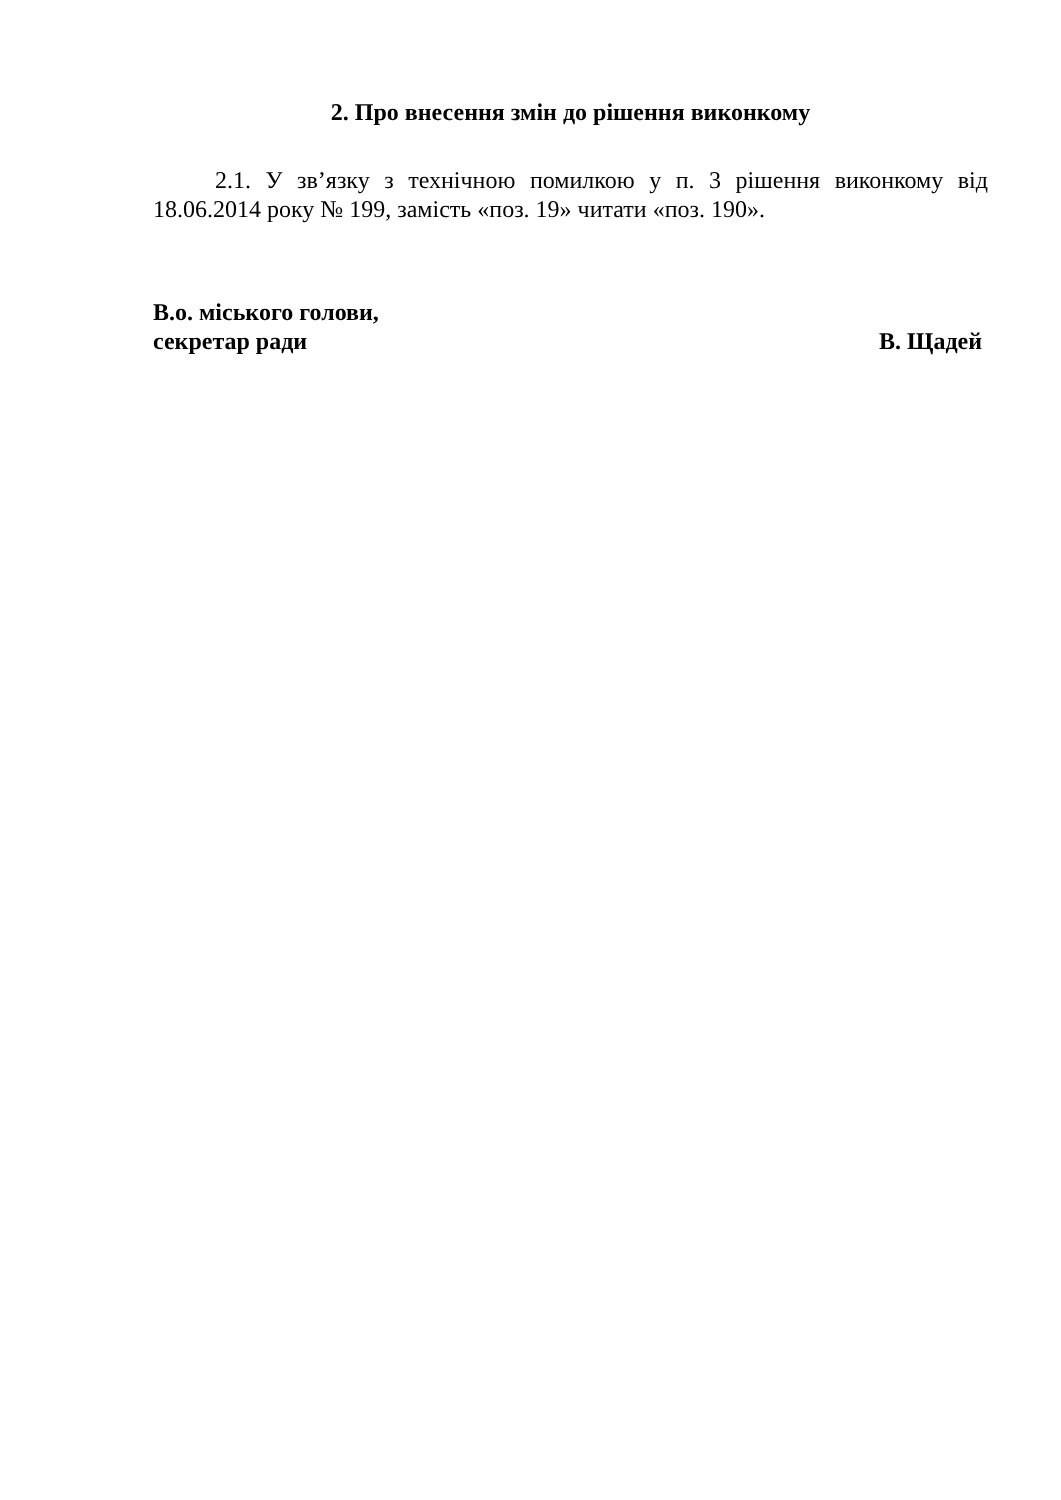2. Про внесення змін до рішення виконкому
2.1. У зв’язку з технічною помилкою у п. 3 рішення виконкому від 18.06.2014 року № 199, замість «поз. 19» читати «поз. 190».
В.о. міського голови,
секретар ради
В. Щадей